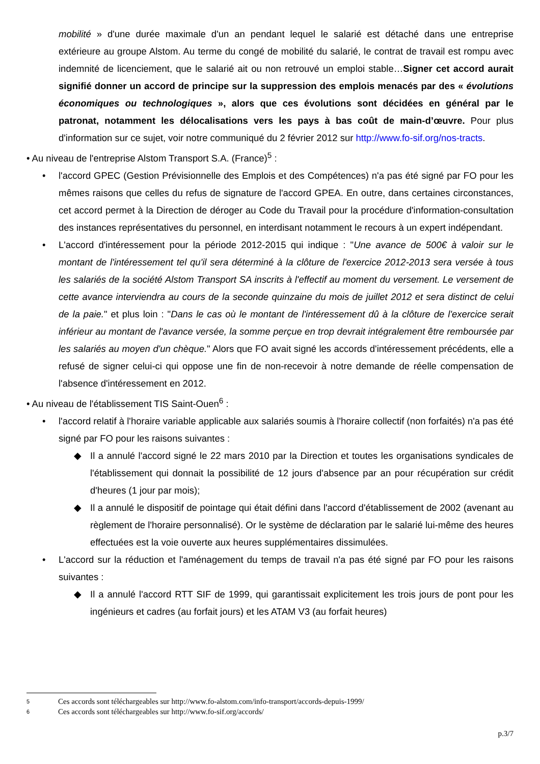mobilité » d'une durée maximale d'un an pendant lequel le salarié est détaché dans une entreprise extérieure au groupe Alstom. Au terme du congé de mobilité du salarié, le contrat de travail est rompu avec indemnité de licenciement, que le salarié ait ou non retrouvé un emploi stable…Signer cet accord aurait signifié donner un accord de principe sur la suppression des emplois menacés par des « évolutions économiques ou technologiques », alors que ces évolutions sont décidées en général par le patronat, notamment les délocalisations vers les pays à bas coût de main-d’œuvre. Pour plus d'information sur ce sujet, voir notre communiqué du 2 février 2012 sur http://www.fo-sif.org/nos-tracts.
• Au niveau de l'entreprise Alstom Transport S.A. (France)<sup>5</sup> :
• l'accord GPEC (Gestion Prévisionnelle des Emplois et des Compétences) n'a pas été signé par FO pour les mêmes raisons que celles du refus de signature de l'accord GPEA. En outre, dans certaines circonstances, cet accord permet à la Direction de déroger au Code du Travail pour la procédure d'information-consultation des instances représentatives du personnel, en interdisant notamment le recours à un expert indépendant.
• L'accord d'intéressement pour la période 2012-2015 qui indique : "Une avance de 500€ à valoir sur le montant de l'intéressement tel qu'il sera déterminé à la clôture de l'exercice 2012-2013 sera versée à tous les salariés de la société Alstom Transport SA inscrits à l'effectif au moment du versement. Le versement de cette avance interviendra au cours de la seconde quinzaine du mois de juillet 2012 et sera distinct de celui de la paie." et plus loin : "Dans le cas où le montant de l'intéressement dû à la clôture de l'exercice serait inférieur au montant de l'avance versée, la somme perçue en trop devrait intégralement être remboursée par les salariés au moyen d'un chèque." Alors que FO avait signé les accords d'intéressement précédents, elle a refusé de signer celui-ci qui oppose une fin de non-recevoir à notre demande de réelle compensation de l'absence d'intéressement en 2012.
• Au niveau de l'établissement TIS Saint-Ouen<sup>6</sup> :
• l'accord relatif à l'horaire variable applicable aux salariés soumis à l'horaire collectif (non forfaités) n'a pas été signé par FO pour les raisons suivantes :
◆ Il a annulé l'accord signé le 22 mars 2010 par la Direction et toutes les organisations syndicales de l'établissement qui donnait la possibilité de 12 jours d'absence par an pour récupération sur crédit d'heures (1 jour par mois);
◆ Il a annulé le dispositif de pointage qui était défini dans l'accord d'établissement de 2002 (avenant au règlement de l'horaire personnalisé). Or le système de déclaration par le salarié lui-même des heures effectuées est la voie ouverte aux heures supplémentaires dissimulées.
• L'accord sur la réduction et l'aménagement du temps de travail n'a pas été signé par FO pour les raisons suivantes :
◆ Il a annulé l'accord RTT SIF de 1999, qui garantissait explicitement les trois jours de pont pour les ingénieurs et cadres (au forfait jours) et les ATAM V3 (au forfait heures)
5 Ces accords sont téléchargeables sur http://www.fo-alstom.com/info-transport/accords-depuis-1999/
6 Ces accords sont téléchargeables sur http://www.fo-sif.org/accords/
p.3/7